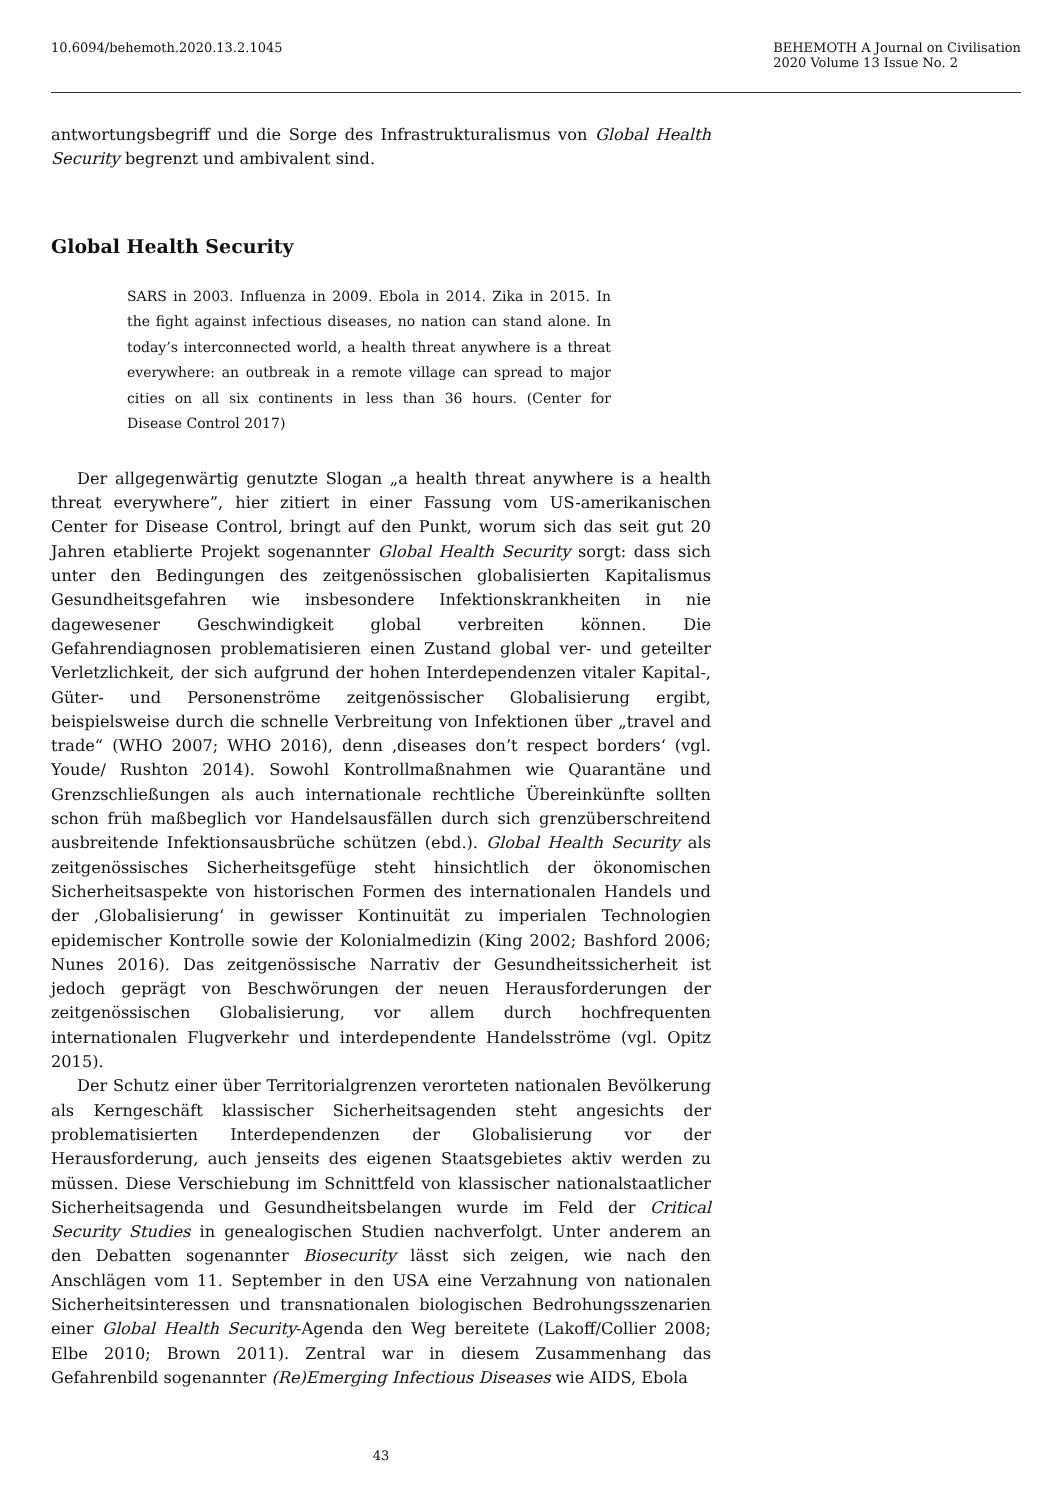10.6094/behemoth.2020.13.2.1045
BEHEMOTH A Journal on Civilisation
2020 Volume 13 Issue No. 2
antwortungsbegriff und die Sorge des Infrastrukturalismus von Global Health Security begrenzt und ambivalent sind.
Global Health Security
SARS in 2003. Influenza in 2009. Ebola in 2014. Zika in 2015. In the fight against infectious diseases, no nation can stand alone. In today’s interconnected world, a health threat anywhere is a threat everywhere: an outbreak in a remote village can spread to major cities on all six continents in less than 36 hours. (Center for Disease Control 2017)
Der allgegenwärtig genutzte Slogan „a health threat anywhere is a health threat everywhere”, hier zitiert in einer Fassung vom US-amerikanischen Center for Disease Control, bringt auf den Punkt, worum sich das seit gut 20 Jahren etablierte Projekt sogenannter Global Health Security sorgt: dass sich unter den Bedingungen des zeitgenössischen globalisierten Kapitalismus Gesundheitsgefahren wie insbesondere Infektionskrankheiten in nie dagewesener Geschwindigkeit global verbreiten können. Die Gefahrendiagnosen problematisieren einen Zustand global ver- und geteilter Verletzlichkeit, der sich aufgrund der hohen Interdependenzen vitaler Kapital-, Güter- und Personenströme zeitgenössischer Globalisierung ergibt, beispielsweise durch die schnelle Verbreitung von Infektionen über „travel and trade“ (WHO 2007; WHO 2016), denn ‚diseases don’t respect borders‘ (vgl. Youde/ Rushton 2014). Sowohl Kontrollmaßnahmen wie Quarantäne und Grenzschließungen als auch internationale rechtliche Übereinkünfte sollten schon früh maßbeglich vor Handelsausfällen durch sich grenzüberschreitend ausbreitende Infektionsausbrüche schützen (ebd.). Global Health Security als zeitgenössisches Sicherheitsgefüge steht hinsichtlich der ökonomischen Sicherheitsaspekte von historischen Formen des internationalen Handels und der ‚Globalisierung‘ in gewisser Kontinuität zu imperialen Technologien epidemischer Kontrolle sowie der Kolonialmedizin (King 2002; Bashford 2006; Nunes 2016). Das zeitgenössische Narrativ der Gesundheitssicherheit ist jedoch geprägt von Beschwörungen der neuen Herausforderungen der zeitgenössischen Globalisierung, vor allem durch hochfrequenten internationalen Flugverkehr und interdependente Handelsströme (vgl. Opitz 2015).
Der Schutz einer über Territorialgrenzen verorteten nationalen Bevölkerung als Kerngeschäft klassischer Sicherheitsagenden steht angesichts der problematisierten Interdependenzen der Globalisierung vor der Herausforderung, auch jenseits des eigenen Staatsgebietes aktiv werden zu müssen. Diese Verschiebung im Schnittfeld von klassischer nationalstaatlicher Sicherheitsagenda und Gesundheitsbelangen wurde im Feld der Critical Security Studies in genealogischen Studien nachverfolgt. Unter anderem an den Debatten sogenannter Biosecurity lässt sich zeigen, wie nach den Anschlägen vom 11. September in den USA eine Verzahnung von nationalen Sicherheitsinteressen und transnationalen biologischen Bedrohungsszenarien einer Global Health Security-Agenda den Weg bereitete (Lakoff/Collier 2008; Elbe 2010; Brown 2011). Zentral war in diesem Zusammenhang das Gefahrenbild sogenannter (Re)Emerging Infectious Diseases wie AIDS, Ebola
43